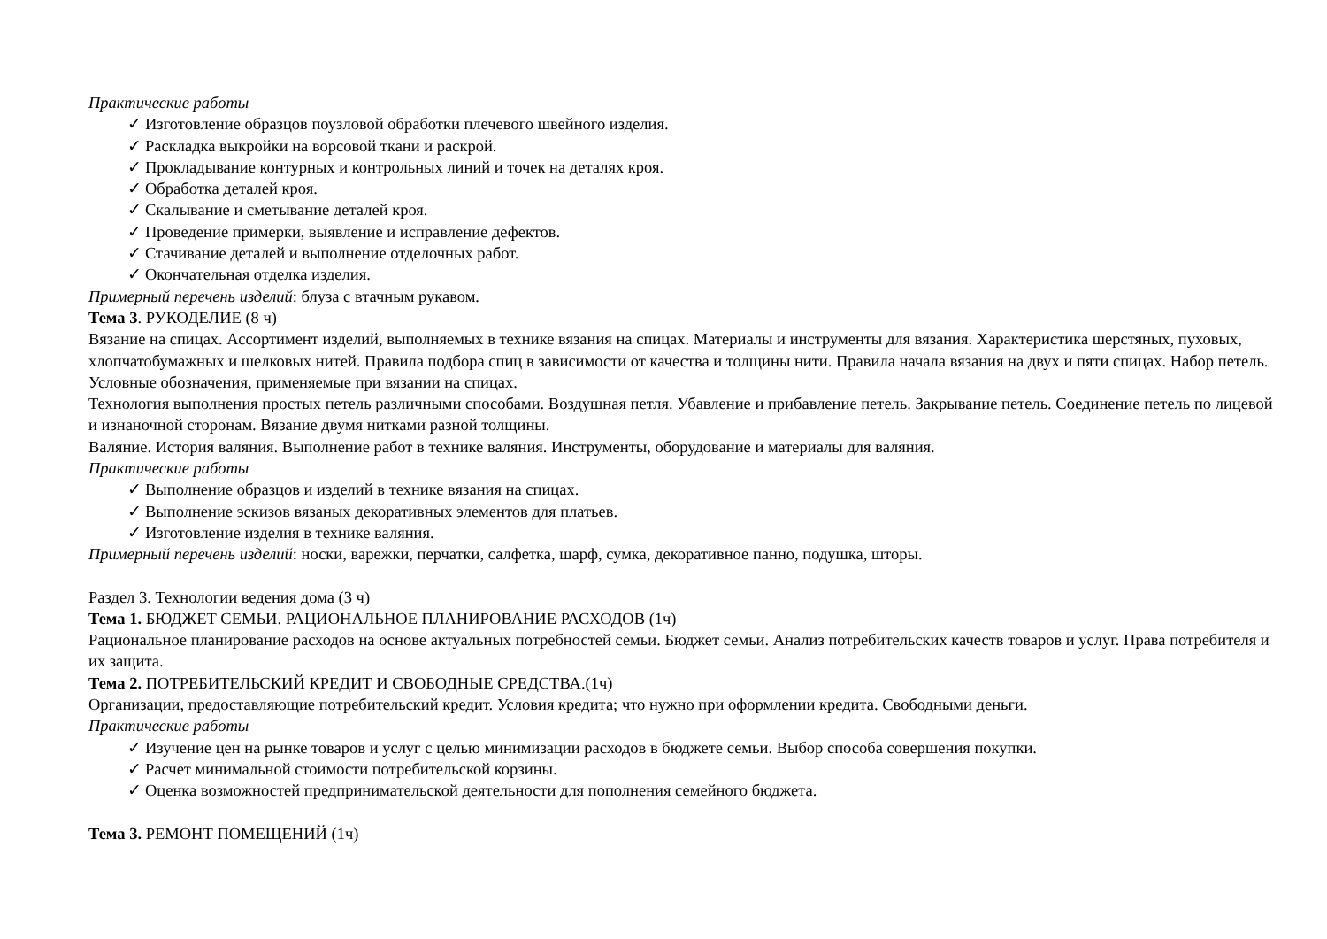Практические работы
✓ Изготовление образцов поузловой обработки плечевого швейного изделия.
✓ Раскладка выкройки на ворсовой ткани и раскрой.
✓ Прокладывание контурных и контрольных линий и точек на деталях кроя.
✓ Обработка деталей кроя.
✓ Скалывание и сметывание деталей кроя.
✓ Проведение примерки, выявление и исправление дефектов.
✓ Стачивание деталей и выполнение отделочных работ.
✓ Окончательная отделка изделия.
Примерный перечень изделий: блуза с втачным рукавом.
Тема 3. РУКОДЕЛИЕ (8 ч)
Вязание на спицах. Ассортимент изделий, выполняемых в технике вязания на спицах. Материалы и инструменты для вязания. Характеристика шерстяных, пуховых, хлопчатобумажных и шелковых нитей. Правила подбора спиц в зависимости от качества и толщины нити. Правила начала вязания на двух и пяти спицах. Набор петель. Условные обозначения, применяемые при вязании на спицах.
Технология выполнения простых петель различными способами. Воздушная петля. Убавление и прибавление петель. Закрывание петель. Соединение петель по лицевой и изнаночной сторонам. Вязание двумя нитками разной толщины.
Валяние. История валяния. Выполнение работ в технике валяния. Инструменты, оборудование и материалы для валяния.
Практические работы
✓ Выполнение образцов и изделий в технике вязания на спицах.
✓ Выполнение эскизов вязаных декоративных элементов для платьев.
✓ Изготовление изделия в технике валяния.
Примерный перечень изделий: носки, варежки, перчатки, салфетка, шарф, сумка, декоративное панно, подушка, шторы.
Раздел 3. Технологии ведения дома (3 ч)
Тема 1. БЮДЖЕТ СЕМЬИ. РАЦИОНАЛЬНОЕ ПЛАНИРОВАНИЕ РАСХОДОВ (1ч)
Рациональное планирование расходов на основе актуальных потребностей семьи. Бюджет семьи. Анализ потребительских качеств товаров и услуг. Права потребителя и их защита.
Тема 2. ПОТРЕБИТЕЛЬСКИЙ КРЕДИТ И СВОБОДНЫЕ СРЕДСТВА.(1ч)
Организации, предоставляющие потребительский кредит. Условия кредита; что нужно при оформлении кредита. Свободными деньги.
Практические работы
✓ Изучение цен на рынке товаров и услуг с целью минимизации расходов в бюджете семьи. Выбор способа совершения покупки.
✓ Расчет минимальной стоимости потребительской корзины.
✓ Оценка возможностей предпринимательской деятельности для пополнения семейного бюджета.
Тема 3. РЕМОНТ ПОМЕЩЕНИЙ (1ч)